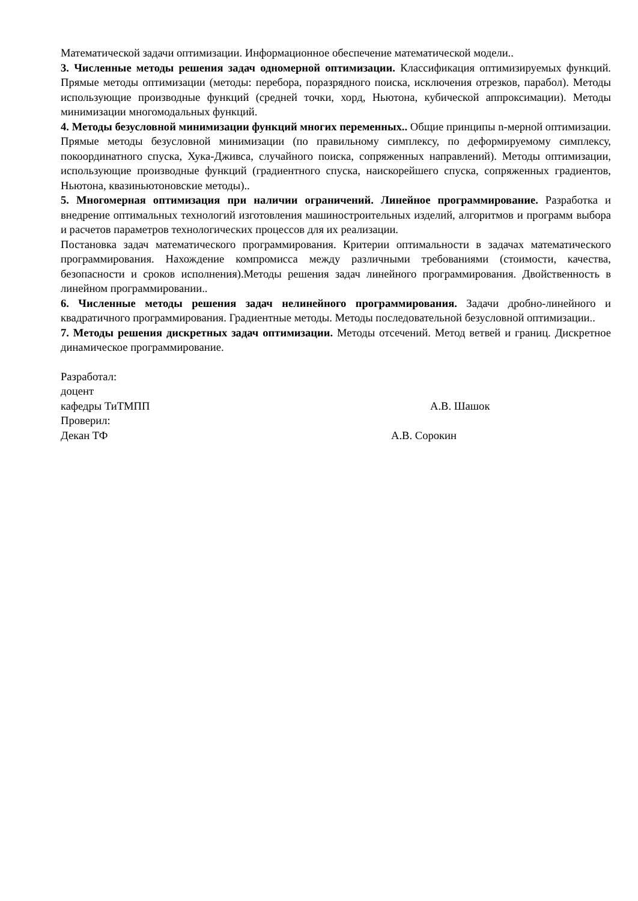Математической задачи оптимизации. Информационное обеспечение математической модели..
3. Численные методы решения задач одномерной оптимизации. Классификация оптимизируемых функций. Прямые методы оптимизации (методы: перебора, поразрядного поиска, исключения отрезков, парабол). Методы использующие производные функций (средней точки, хорд, Ньютона, кубической аппроксимации). Методы минимизации многомодальных функций.
4. Методы безусловной минимизации функций многих переменных.. Общие принципы n-мерной оптимизации. Прямые методы безусловной минимизации (по правильному симплексу, по деформируемому симплексу, покоординатного спуска, Хука-Дживса, случайного поиска, сопряженных направлений). Методы оптимизации, использующие производные функций (градиентного спуска, наискорейшего спуска, сопряженных градиентов, Ньютона, квазиньютоновские методы)..
5. Многомерная оптимизация при наличии ограничений. Линейное программирование. Разработка и внедрение оптимальных технологий изготовления машиностроительных изделий, алгоритмов и программ выбора и расчетов параметров технологических процессов для их реализации.
Постановка задач математического программирования. Критерии оптимальности в задачах математического программирования. Нахождение компромисса между различными требованиями (стоимости, качества, безопасности и сроков исполнения).Методы решения задач линейного программирования. Двойственность в линейном программировании..
6. Численные методы решения задач нелинейного программирования. Задачи дробно-линейного и квадратичного программирования. Градиентные методы. Методы последовательной безусловной оптимизации..
7. Методы решения дискретных задач оптимизации. Методы отсечений. Метод ветвей и границ. Дискретное динамическое программирование.
Разработал:
доцент
кафедры ТиТМПП А.В. Шашок
Проверил:
Декан ТФ А.В. Сорокин